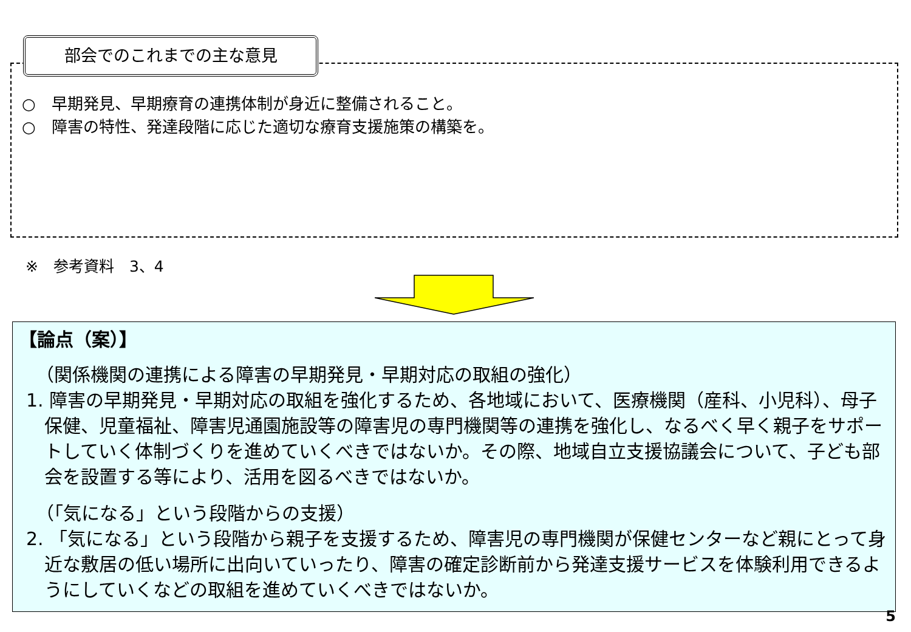部会でのこれまでの主な意見
○　早期発見、早期療育の連携体制が身近に整備されること。
○　障害の特性、発達段階に応じた適切な療育支援施策の構築を。
※　参考資料　3、4
【論点（案）】
（関係機関の連携による障害の早期発見・早期対応の取組の強化）
1. 障害の早期発見・早期対応の取組を強化するため、各地域において、医療機関（産科、小児科）、母子保健、児童福祉、障害児通園施設等の障害児の専門機関等の連携を強化し、なるべく早く親子をサポートしていく体制づくりを進めていくべきではないか。その際、地域自立支援協議会について、子ども部会を設置する等により、活用を図るべきではないか。
（「気になる」という段階からの支援）
2. 「気になる」という段階から親子を支援するため、障害児の専門機関が保健センターなど親にとって身近な敷居の低い場所に出向いていったり、障害の確定診断前から発達支援サービスを体験利用できるようにしていくなどの取組を進めていくべきではないか。
5